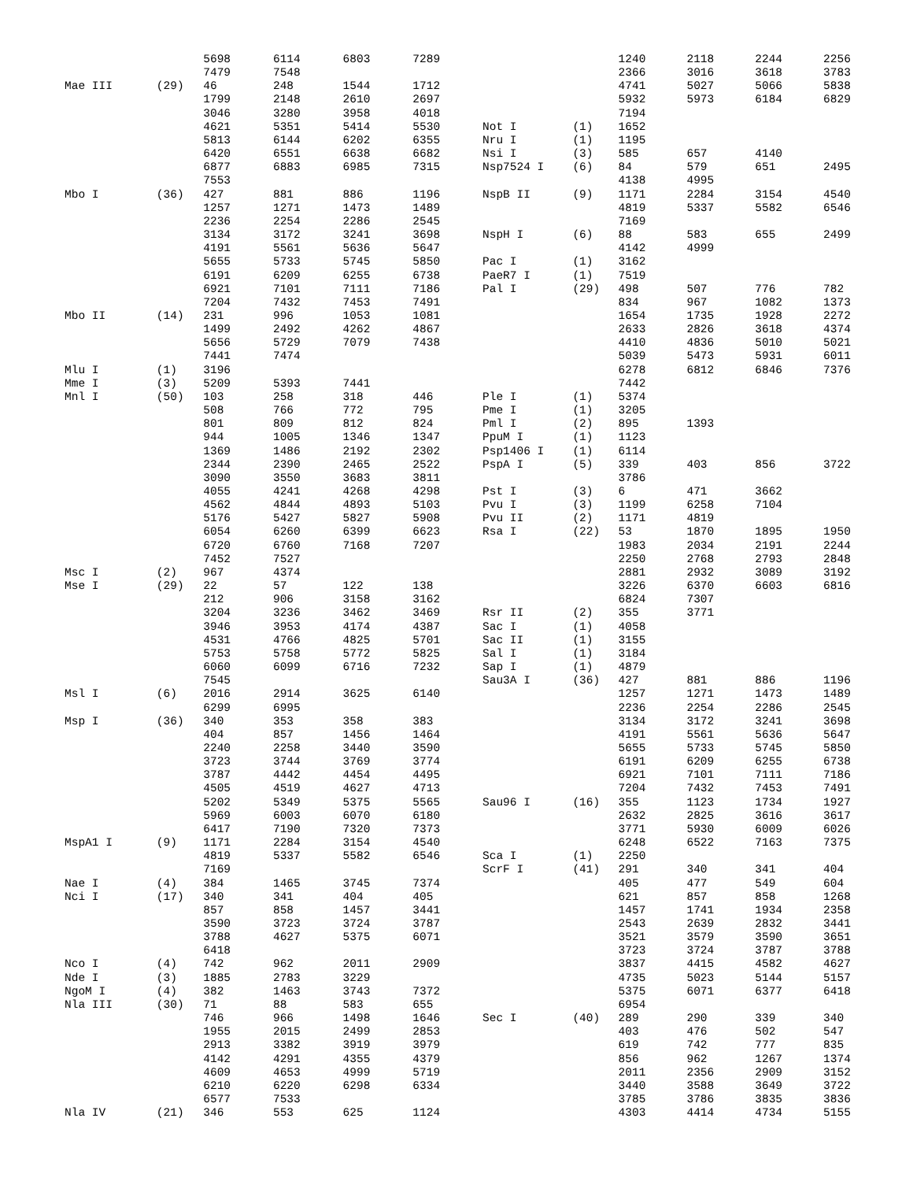| | | 5698 | 6114 | 6803 | 7289 |
| | | 7479 | 7548 | | |
| Mae III | (29) | 46 | 248 | 1544 | 1712 |
| | | 1799 | 2148 | 2610 | 2697 |
| | | 3046 | 3280 | 3958 | 4018 |
| | | 4621 | 5351 | 5414 | 5530 |
| | | 5813 | 6144 | 6202 | 6355 |
| | | 6420 | 6551 | 6638 | 6682 |
| | | 6877 | 6883 | 6985 | 7315 |
| | | 7553 | | | |
| Mbo I | (36) | 427 | 881 | 886 | 1196 |
| | | 1257 | 1271 | 1473 | 1489 |
| | | 2236 | 2254 | 2286 | 2545 |
| | | 3134 | 3172 | 3241 | 3698 |
| | | 4191 | 5561 | 5636 | 5647 |
| | | 5655 | 5733 | 5745 | 5850 |
| | | 6191 | 6209 | 6255 | 6738 |
| | | 6921 | 7101 | 7111 | 7186 |
| | | 7204 | 7432 | 7453 | 7491 |
| Mbo II | (14) | 231 | 996 | 1053 | 1081 |
| | | 1499 | 2492 | 4262 | 4867 |
| | | 5656 | 5729 | 7079 | 7438 |
| | | 7441 | 7474 | | |
| Mlu I | (1) | 3196 | | | |
| Mme I | (3) | 5209 | 5393 | 7441 | |
| Mnl I | (50) | 103 | 258 | 318 | 446 |
| | | 508 | 766 | 772 | 795 |
| | | 801 | 809 | 812 | 824 |
| | | 944 | 1005 | 1346 | 1347 |
| | | 1369 | 1486 | 2192 | 2302 |
| | | 2344 | 2390 | 2465 | 2522 |
| | | 3090 | 3550 | 3683 | 3811 |
| | | 4055 | 4241 | 4268 | 4298 |
| | | 4562 | 4844 | 4893 | 5103 |
| | | 5176 | 5427 | 5827 | 5908 |
| | | 6054 | 6260 | 6399 | 6623 |
| | | 6720 | 6760 | 7168 | 7207 |
| | | 7452 | 7527 | | |
| Msc I | (2) | 967 | 4374 | | |
| Mse I | (29) | 22 | 57 | 122 | 138 |
| | | 212 | 906 | 3158 | 3162 |
| | | 3204 | 3236 | 3462 | 3469 |
| | | 3946 | 3953 | 4174 | 4387 |
| | | 4531 | 4766 | 4825 | 5701 |
| | | 5753 | 5758 | 5772 | 5825 |
| | | 6060 | 6099 | 6716 | 7232 |
| | | 7545 | | | |
| Msl I | (6) | 2016 | 2914 | 3625 | 6140 |
| | | 6299 | 6995 | | |
| Msp I | (36) | 340 | 353 | 358 | 383 |
| | | 404 | 857 | 1456 | 1464 |
| | | 2240 | 2258 | 3440 | 3590 |
| | | 3723 | 3744 | 3769 | 3774 |
| | | 3787 | 4442 | 4454 | 4495 |
| | | 4505 | 4519 | 4627 | 4713 |
| | | 5202 | 5349 | 5375 | 5565 |
| | | 5969 | 6003 | 6070 | 6180 |
| | | 6417 | 7190 | 7320 | 7373 |
| MspA1 I | (9) | 1171 | 2284 | 3154 | 4540 |
| | | 4819 | 5337 | 5582 | 6546 |
| | | 7169 | | | |
| Nae I | (4) | 384 | 1465 | 3745 | 7374 |
| Nci I | (17) | 340 | 341 | 404 | 405 |
| | | 857 | 858 | 1457 | 3441 |
| | | 3590 | 3723 | 3724 | 3787 |
| | | 3788 | 4627 | 5375 | 6071 |
| | | 6418 | | | |
| Nco I | (4) | 742 | 962 | 2011 | 2909 |
| Nde I | (3) | 1885 | 2783 | 3229 | |
| NgoM I | (4) | 382 | 1463 | 3743 | 7372 |
| Nla III | (30) | 71 | 88 | 583 | 655 |
| | | 746 | 966 | 1498 | 1646 |
| | | 1955 | 2015 | 2499 | 2853 |
| | | 2913 | 3382 | 3919 | 3979 |
| | | 4142 | 4291 | 4355 | 4379 |
| | | 4609 | 4653 | 4999 | 5719 |
| | | 6210 | 6220 | 6298 | 6334 |
| | | 6577 | 7533 | | |
| Nla IV | (21) | 346 | 553 | 625 | 1124 |
| | | 1240 | 2118 | 2244 | 2256 |
| | | 2366 | 3016 | 3618 | 3783 |
| | | 4741 | 5027 | 5066 | 5838 |
| | | 5932 | 5973 | 6184 | 6829 |
| | | 7194 | | | |
| Not I | (1) | 1652 | | | |
| Nru I | (1) | 1195 | | | |
| Nsi I | (3) | 585 | 657 | 4140 | |
| Nsp7524 I | (6) | 84 | 579 | 651 | 2495 |
| | | 4138 | 4995 | | |
| NspB II | (9) | 1171 | 2284 | 3154 | 4540 |
| | | 4819 | 5337 | 5582 | 6546 |
| | | 7169 | | | |
| NspH I | (6) | 88 | 583 | 655 | 2499 |
| | | 4142 | 4999 | | |
| Pac I | (1) | 3162 | | | |
| PaeR7 I | (1) | 7519 | | | |
| Pal I | (29) | 498 | 507 | 776 | 782 |
| | | 834 | 967 | 1082 | 1373 |
| | | 1654 | 1735 | 1928 | 2272 |
| | | 2633 | 2826 | 3618 | 4374 |
| | | 4410 | 4836 | 5010 | 5021 |
| | | 5039 | 5473 | 5931 | 6011 |
| | | 6278 | 6812 | 6846 | 7376 |
| | | 7442 | | | |
| Ple I | (1) | 5374 | | | |
| Pme I | (1) | 3205 | | | |
| Pml I | (2) | 895 | 1393 | | |
| PpuM I | (1) | 1123 | | | |
| Psp1406 I | (1) | 6114 | | | |
| PspA I | (5) | 339 | 403 | 856 | 3722 |
| | | 3786 | | | |
| Pst I | (3) | 6 | 471 | 3662 | |
| Pvu I | (3) | 1199 | 6258 | 7104 | |
| Pvu II | (2) | 1171 | 4819 | | |
| Rsa I | (22) | 53 | 1870 | 1895 | 1950 |
| | | 1983 | 2034 | 2191 | 2244 |
| | | 2250 | 2768 | 2793 | 2848 |
| | | 2881 | 2932 | 3089 | 3192 |
| | | 3226 | 6370 | 6603 | 6816 |
| | | 6824 | 7307 | | |
| Rsr II | (2) | 355 | 3771 | | |
| Sac I | (1) | 4058 | | | |
| Sac II | (1) | 3155 | | | |
| Sal I | (1) | 3184 | | | |
| Sap I | (1) | 4879 | | | |
| Sau3A I | (36) | 427 | 881 | 886 | 1196 |
| | | 1257 | 1271 | 1473 | 1489 |
| | | 2236 | 2254 | 2286 | 2545 |
| | | 3134 | 3172 | 3241 | 3698 |
| | | 4191 | 5561 | 5636 | 5647 |
| | | 5655 | 5733 | 5745 | 5850 |
| | | 6191 | 6209 | 6255 | 6738 |
| | | 6921 | 7101 | 7111 | 7186 |
| | | 7204 | 7432 | 7453 | 7491 |
| Sau96 I | (16) | 355 | 1123 | 1734 | 1927 |
| | | 2632 | 2825 | 3616 | 3617 |
| | | 3771 | 5930 | 6009 | 6026 |
| | | 6248 | 6522 | 7163 | 7375 |
| Sca I | (1) | 2250 | | | |
| ScrF I | (41) | 291 | 340 | 341 | 404 |
| | | 405 | 477 | 549 | 604 |
| | | 621 | 857 | 858 | 1268 |
| | | 1457 | 1741 | 1934 | 2358 |
| | | 2543 | 2639 | 2832 | 3441 |
| | | 3521 | 3579 | 3590 | 3651 |
| | | 3723 | 3724 | 3787 | 3788 |
| | | 3837 | 4415 | 4582 | 4627 |
| | | 4735 | 5023 | 5144 | 5157 |
| | | 5375 | 6071 | 6377 | 6418 |
| | | 6954 | | | |
| Sec I | (40) | 289 | 290 | 339 | 340 |
| | | 403 | 476 | 502 | 547 |
| | | 619 | 742 | 777 | 835 |
| | | 856 | 962 | 1267 | 1374 |
| | | 2011 | 2356 | 2909 | 3152 |
| | | 3440 | 3588 | 3649 | 3722 |
| | | 3785 | 3786 | 3835 | 3836 |
| | | 4303 | 4414 | 4734 | 5155 |